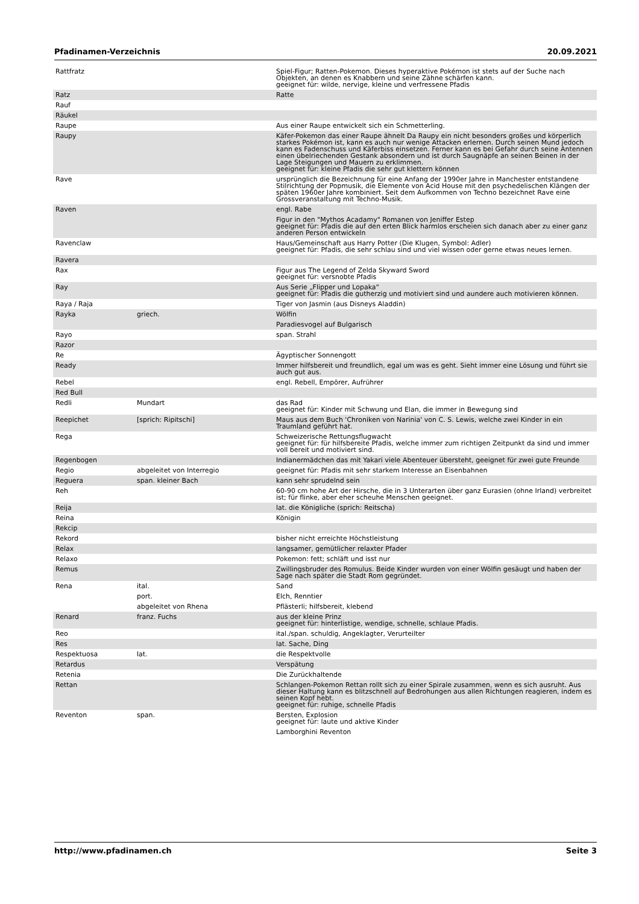Pfadinamen-Verzeichnis 20.09.2021
| Rattfratz | | Spiel-Figur; Ratten-Pokemon. Dieses hyperaktive Pokémon ist stets auf der Suche nach Objekten, an denen es Knabbern und seine Zähne schärfen kann. geeignet für: wilde, nervige, kleine und verfressene Pfadis |
| Ratz | | Ratte |
| Rauf | | |
| Räukel | | |
| Raupe | | Aus einer Raupe entwickelt sich ein Schmetterling. |
| Raupy | | Käfer-Pokemon das einer Raupe ähnelt Da Raupy ein nicht besonders großes und körperlich starkes Pokémon ist, kann es auch nur wenige Attacken erlernen. Durch seinen Mund jedoch kann es Fadenschuss und Käferbiss einsetzen. Ferner kann es bei Gefahr durch seine Antennen einen übelriechenden Gestank absondern und ist durch Saugnäpfe an seinen Beinen in der Lage Steigungen und Mauern zu erklimmen. geeignet für: kleine Pfadis die sehr gut klettern können |
| Rave | | ursprünglich die Bezeichnung für eine Anfang der 1990er Jahre in Manchester entstandene Stilrichtung der Popmusik, die Elemente von Acid House mit den psychedelischen Klängen der späten 1960er Jahre kombiniert. Seit dem Aufkommen von Techno bezeichnet Rave eine Grossveranstaltung mit Techno-Musik. |
| Raven | | engl. Rabe |
| | | Figur in den "Mythos Acadamy" Romanen von Jeniffer Estep geeignet für: Pfadis die auf den erten Blick harmlos erscheien sich danach aber zu einer ganz anderen Person entwickeln |
| Ravenclaw | | Haus/Gemeinschaft aus Harry Potter (Die Klugen, Symbol: Adler) geeignet für: Pfadis, die sehr schlau sind und viel wissen oder gerne etwas neues lernen. |
| Ravera | | |
| Rax | | Figur aus The Legend of Zelda Skyward Sword geeignet für: versnobte Pfadis |
| Ray | | Aus Serie „Flipper und Lopaka“ geeignet für: Pfadis die gutherzig und motiviert sind und aundere auch motivieren können. |
| Raya / Raja | | Tiger von Jasmin (aus Disneys Aladdin) |
| Rayka | griech. | Wölfin |
| | | Paradiesvogel auf Bulgarisch |
| Rayo | | span. Strahl |
| Razor | | |
| Re | | Ägyptischer Sonnengott |
| Ready | | Immer hilfsbereit und freundlich, egal um was es geht. Sieht immer eine Lösung und führt sie auch gut aus. |
| Rebel | | engl. Rebell, Empörer, Aufrührer |
| Red Bull | | |
| Redli | Mundart | das Rad geeignet für: Kinder mit Schwung und Elan, die immer in Bewegung sind |
| Reepichet | [sprich: Ripitschi] | Maus aus dem Buch 'Chroniken von Narinia' von C. S. Lewis, welche zwei Kinder in ein Traumland geführt hat. |
| Rega | | Schweizerische Rettungsflugwacht geeignet für: für hilfsbereite Pfadis, welche immer zum richtigen Zeitpunkt da sind und immer voll bereit und motiviert sind. |
| Regenbogen | | Indianermädchen das mit Yakari viele Abenteuer übersteht, geeignet für zwei gute Freunde |
| Regio | abgeleitet von Interregio | geeignet für: Pfadis mit sehr starkem Interesse an Eisenbahnen |
| Reguera | span. kleiner Bach | kann sehr sprudelnd sein |
| Reh | | 60-90 cm hohe Art der Hirsche, die in 3 Unterarten über ganz Eurasien (ohne Irland) verbreitet ist; für flinke, aber eher scheuhe Menschen geeignet. |
| Reija | | lat. die Königliche (sprich: Reitscha) |
| Reina | | Königin |
| Rekcip | | |
| Rekord | | bisher nicht erreichte Höchstleistung |
| Relax | | langsamer, gemütlicher relaxter Pfader |
| Relaxo | | Pokemon: fett; schläft und isst nur |
| Remus | | Zwillingsbruder des Romulus. Beide Kinder wurden von einer Wölfin gesäugt und haben der Sage nach später die Stadt Rom gegründet. |
| Rena | ital. | Sand |
| | port. | Elch, Renntier |
| | abgeleitet von Rhena | Pflästerli; hilfsbereit, klebend |
| Renard | franz. Fuchs | aus der kleine Prinz geeignet für: hinterlistige, wendige, schnelle, schlaue Pfadis. |
| Reo | | ital./span. schuldig, Angeklagter, Verurteilter |
| Res | | lat. Sache, Ding |
| Respektuosa | lat. | die Respektvolle |
| Retardus | | Verspätung |
| Retenia | | Die Zurückhaltende |
| Rettan | | Schlangen-Pokemon Rettan rollt sich zu einer Spirale zusammen, wenn es sich ausruht. Aus dieser Haltung kann es blitzschnell auf Bedrohungen aus allen Richtungen reagieren, indem es seinen Kopf hebt. geeignet für: ruhige, schnelle Pfadis |
| Reventon | span. | Bersten, Explosion geeignet für: laute und aktive Kinder |
| | | Lamborghini Reventon |
http://www.pfadinamen.ch Seite 3